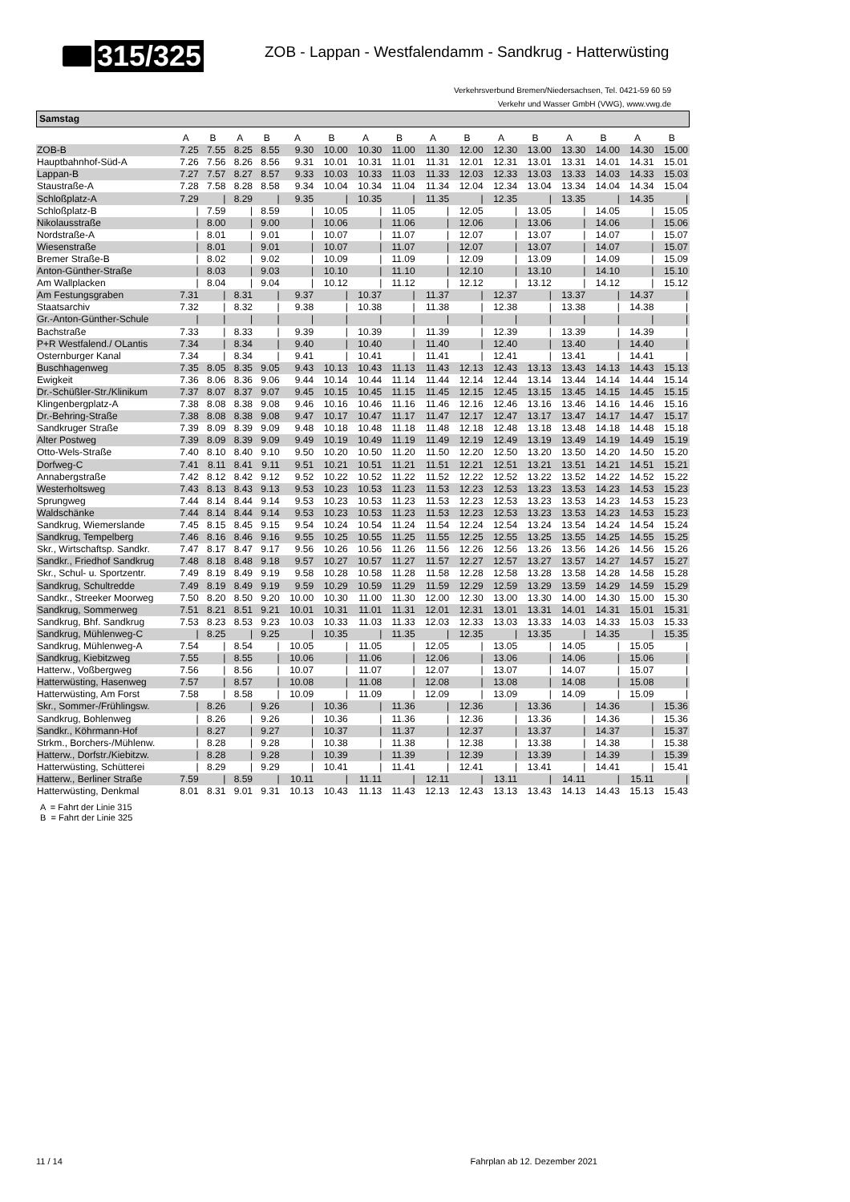315/325
ZOB - Lappan - Westfalendamm - Sandkrug - Hatterwüsting
Verkehrsverbund Bremen/Niedersachsen, Tel. 0421-59 60 59
Verkehr und Wasser GmbH (VWG), www.vwg.de
Samstag
| | A | B | A | B | A | B | A | B | A | B | A | B | A | B | A | B |
| --- | --- | --- | --- | --- | --- | --- | --- | --- | --- | --- | --- | --- | --- | --- | --- | --- |
| ZOB-B | 7.25 | 7.55 | 8.25 | 8.55 | 9.30 | 10.00 | 10.30 | 11.00 | 11.30 | 12.00 | 12.30 | 13.00 | 13.30 | 14.00 | 14.30 | 15.00 |
| Hauptbahnhof-Süd-A | 7.26 | 7.56 | 8.26 | 8.56 | 9.31 | 10.01 | 10.31 | 11.01 | 11.31 | 12.01 | 12.31 | 13.01 | 13.31 | 14.01 | 14.31 | 15.01 |
| Lappan-B | 7.27 | 7.57 | 8.27 | 8.57 | 9.33 | 10.03 | 10.33 | 11.03 | 11.33 | 12.03 | 12.33 | 13.03 | 13.33 | 14.03 | 14.33 | 15.03 |
| Staustraße-A | 7.28 | 7.58 | 8.28 | 8.58 | 9.34 | 10.04 | 10.34 | 11.04 | 11.34 | 12.04 | 12.34 | 13.04 | 13.34 | 14.04 | 14.34 | 15.04 |
| Schloßplatz-A | 7.29 | / | 8.29 | / | 9.35 | / | 10.35 | / | 11.35 | / | 12.35 | / | 13.35 | / | 14.35 | / |
| Schloßplatz-B | / | 7.59 | / | 8.59 | / | 10.05 | / | 11.05 | / | 12.05 | / | 13.05 | / | 14.05 | / | 15.05 |
| Nikolausstraße | / | 8.00 | / | 9.00 | / | 10.06 | / | 11.06 | / | 12.06 | / | 13.06 | / | 14.06 | / | 15.06 |
| Nordstraße-A | / | 8.01 | / | 9.01 | / | 10.07 | / | 11.07 | / | 12.07 | / | 13.07 | / | 14.07 | / | 15.07 |
| Wiesenstraße | / | 8.01 | / | 9.01 | / | 10.07 | / | 11.07 | / | 12.07 | / | 13.07 | / | 14.07 | / | 15.07 |
| Bremer Straße-B | / | 8.02 | / | 9.02 | / | 10.09 | / | 11.09 | / | 12.09 | / | 13.09 | / | 14.09 | / | 15.09 |
| Anton-Günther-Straße | / | 8.03 | / | 9.03 | / | 10.10 | / | 11.10 | / | 12.10 | / | 13.10 | / | 14.10 | / | 15.10 |
| Am Wallplacken | / | 8.04 | / | 9.04 | / | 10.12 | / | 11.12 | / | 12.12 | / | 13.12 | / | 14.12 | / | 15.12 |
| Am Festungsgraben | 7.31 | / | 8.31 | / | 9.37 | / | 10.37 | / | 11.37 | / | 12.37 | / | 13.37 | / | 14.37 | / |
| Staatsarchiv | 7.32 | / | 8.32 | / | 9.38 | / | 10.38 | / | 11.38 | / | 12.38 | / | 13.38 | / | 14.38 | / |
| Gr.-Anton-Günther-Schule | / | / | / | / | / | / | / | / | / | / | / | / | / | / | / | / |
| Bachstraße | 7.33 | / | 8.33 | / | 9.39 | / | 10.39 | / | 11.39 | / | 12.39 | / | 13.39 | / | 14.39 | / |
| P+R Westfalend./ OLantis | 7.34 | / | 8.34 | / | 9.40 | / | 10.40 | / | 11.40 | / | 12.40 | / | 13.40 | / | 14.40 | / |
| Osternburger Kanal | 7.34 | / | 8.34 | / | 9.41 | / | 10.41 | / | 11.41 | / | 12.41 | / | 13.41 | / | 14.41 | / |
| Buschhagenweg | 7.35 | 8.05 | 8.35 | 9.05 | 9.43 | 10.13 | 10.43 | 11.13 | 11.43 | 12.13 | 12.43 | 13.13 | 13.43 | 14.13 | 14.43 | 15.13 |
| Ewigkeit | 7.36 | 8.06 | 8.36 | 9.06 | 9.44 | 10.14 | 10.44 | 11.14 | 11.44 | 12.14 | 12.44 | 13.14 | 13.44 | 14.14 | 14.44 | 15.14 |
| Dr.-Schüßler-Str./Klinikum | 7.37 | 8.07 | 8.37 | 9.07 | 9.45 | 10.15 | 10.45 | 11.15 | 11.45 | 12.15 | 12.45 | 13.15 | 13.45 | 14.15 | 14.45 | 15.15 |
| Klingenbergplatz-A | 7.38 | 8.08 | 8.38 | 9.08 | 9.46 | 10.16 | 10.46 | 11.16 | 11.46 | 12.16 | 12.46 | 13.16 | 13.46 | 14.16 | 14.46 | 15.16 |
| Dr.-Behring-Straße | 7.38 | 8.08 | 8.38 | 9.08 | 9.47 | 10.17 | 10.47 | 11.17 | 11.47 | 12.17 | 12.47 | 13.17 | 13.47 | 14.17 | 14.47 | 15.17 |
| Sandkruger Straße | 7.39 | 8.09 | 8.39 | 9.09 | 9.48 | 10.18 | 10.48 | 11.18 | 11.48 | 12.18 | 12.48 | 13.18 | 13.48 | 14.18 | 14.48 | 15.18 |
| Alter Postweg | 7.39 | 8.09 | 8.39 | 9.09 | 9.49 | 10.19 | 10.49 | 11.19 | 11.49 | 12.19 | 12.49 | 13.19 | 13.49 | 14.19 | 14.49 | 15.19 |
| Otto-Wels-Straße | 7.40 | 8.10 | 8.40 | 9.10 | 9.50 | 10.20 | 10.50 | 11.20 | 11.50 | 12.20 | 12.50 | 13.20 | 13.50 | 14.20 | 14.50 | 15.20 |
| Dorfweg-C | 7.41 | 8.11 | 8.41 | 9.11 | 9.51 | 10.21 | 10.51 | 11.21 | 11.51 | 12.21 | 12.51 | 13.21 | 13.51 | 14.21 | 14.51 | 15.21 |
| Annabergstraße | 7.42 | 8.12 | 8.42 | 9.12 | 9.52 | 10.22 | 10.52 | 11.22 | 11.52 | 12.22 | 12.52 | 13.22 | 13.52 | 14.22 | 14.52 | 15.22 |
| Westerholtsweg | 7.43 | 8.13 | 8.43 | 9.13 | 9.53 | 10.23 | 10.53 | 11.23 | 11.53 | 12.23 | 12.53 | 13.23 | 13.53 | 14.23 | 14.53 | 15.23 |
| Sprungweg | 7.44 | 8.14 | 8.44 | 9.14 | 9.53 | 10.23 | 10.53 | 11.23 | 11.53 | 12.23 | 12.53 | 13.23 | 13.53 | 14.23 | 14.53 | 15.23 |
| Waldschänke | 7.44 | 8.14 | 8.44 | 9.14 | 9.53 | 10.23 | 10.53 | 11.23 | 11.53 | 12.23 | 12.53 | 13.23 | 13.53 | 14.23 | 14.53 | 15.23 |
| Sandkrug, Wiemerslande | 7.45 | 8.15 | 8.45 | 9.15 | 9.54 | 10.24 | 10.54 | 11.24 | 11.54 | 12.24 | 12.54 | 13.24 | 13.54 | 14.24 | 14.54 | 15.24 |
| Sandkrug, Tempelberg | 7.46 | 8.16 | 8.46 | 9.16 | 9.55 | 10.25 | 10.55 | 11.25 | 11.55 | 12.25 | 12.55 | 13.25 | 13.55 | 14.25 | 14.55 | 15.25 |
| Skr., Wirtschaftsp. Sandkr. | 7.47 | 8.17 | 8.47 | 9.17 | 9.56 | 10.26 | 10.56 | 11.26 | 11.56 | 12.26 | 12.56 | 13.26 | 13.56 | 14.26 | 14.56 | 15.26 |
| Sandkr., Friedhof Sandkrug | 7.48 | 8.18 | 8.48 | 9.18 | 9.57 | 10.27 | 10.57 | 11.27 | 11.57 | 12.27 | 12.57 | 13.27 | 13.57 | 14.27 | 14.57 | 15.27 |
| Skr., Schul- u. Sportzentr. | 7.49 | 8.19 | 8.49 | 9.19 | 9.58 | 10.28 | 10.58 | 11.28 | 11.58 | 12.28 | 12.58 | 13.28 | 13.58 | 14.28 | 14.58 | 15.28 |
| Sandkrug, Schultredde | 7.49 | 8.19 | 8.49 | 9.19 | 9.59 | 10.29 | 10.59 | 11.29 | 11.59 | 12.29 | 12.59 | 13.29 | 13.59 | 14.29 | 14.59 | 15.29 |
| Sandkr., Streeker Moorweg | 7.50 | 8.20 | 8.50 | 9.20 | 10.00 | 10.30 | 11.00 | 11.30 | 12.00 | 12.30 | 13.00 | 13.30 | 14.00 | 14.30 | 15.00 | 15.30 |
| Sandkrug, Sommerweg | 7.51 | 8.21 | 8.51 | 9.21 | 10.01 | 10.31 | 11.01 | 11.31 | 12.01 | 12.31 | 13.01 | 13.31 | 14.01 | 14.31 | 15.01 | 15.31 |
| Sandkrug, Bhf. Sandkrug | 7.53 | 8.23 | 8.53 | 9.23 | 10.03 | 10.33 | 11.03 | 11.33 | 12.03 | 12.33 | 13.03 | 13.33 | 14.03 | 14.33 | 15.03 | 15.33 |
| Sandkrug, Mühlenweg-C | / | 8.25 | / | 9.25 | / | 10.35 | / | 11.35 | / | 12.35 | / | 13.35 | / | 14.35 | / | 15.35 |
| Sandkrug, Mühlenweg-A | 7.54 | / | 8.54 | / | 10.05 | / | 11.05 | / | 12.05 | / | 13.05 | / | 14.05 | / | 15.05 | / |
| Sandkrug, Kiebitzweg | 7.55 | / | 8.55 | / | 10.06 | / | 11.06 | / | 12.06 | / | 13.06 | / | 14.06 | / | 15.06 | / |
| Hatterw., Voßbergweg | 7.56 | / | 8.56 | / | 10.07 | / | 11.07 | / | 12.07 | / | 13.07 | / | 14.07 | / | 15.07 | / |
| Hatterwüsting, Hasenweg | 7.57 | / | 8.57 | / | 10.08 | / | 11.08 | / | 12.08 | / | 13.08 | / | 14.08 | / | 15.08 | / |
| Hatterwüsting, Am Forst | 7.58 | / | 8.58 | / | 10.09 | / | 11.09 | / | 12.09 | / | 13.09 | / | 14.09 | / | 15.09 | / |
| Skr., Sommer-/Frühlingsw. | / | 8.26 | / | 9.26 | / | 10.36 | / | 11.36 | / | 12.36 | / | 13.36 | / | 14.36 | / | 15.36 |
| Sandkrug, Bohlenweg | / | 8.26 | / | 9.26 | / | 10.36 | / | 11.36 | / | 12.36 | / | 13.36 | / | 14.36 | / | 15.36 |
| Sandkr., Köhrmann-Hof | / | 8.27 | / | 9.27 | / | 10.37 | / | 11.37 | / | 12.37 | / | 13.37 | / | 14.37 | / | 15.37 |
| Strkm., Borchers-/Mühlenw. | / | 8.28 | / | 9.28 | / | 10.38 | / | 11.38 | / | 12.38 | / | 13.38 | / | 14.38 | / | 15.38 |
| Hatterw., Dorfstr./Kiebitzw. | / | 8.28 | / | 9.28 | / | 10.39 | / | 11.39 | / | 12.39 | / | 13.39 | / | 14.39 | / | 15.39 |
| Hatterwüsting, Schütterei | / | 8.29 | / | 9.29 | / | 10.41 | / | 11.41 | / | 12.41 | / | 13.41 | / | 14.41 | / | 15.41 |
| Hatterw., Berliner Straße | 7.59 | / | 8.59 | / | 10.11 | / | 11.11 | / | 12.11 | / | 13.11 | / | 14.11 | / | 15.11 | / |
| Hatterwüsting, Denkmal | 8.01 | 8.31 | 9.01 | 9.31 | 10.13 | 10.43 | 11.13 | 11.43 | 12.13 | 12.43 | 13.13 | 13.43 | 14.13 | 14.43 | 15.13 | 15.43 |
A = Fahrt der Linie 315
B = Fahrt der Linie 325
11 / 14 Fahrplan ab 12. Dezember 2021